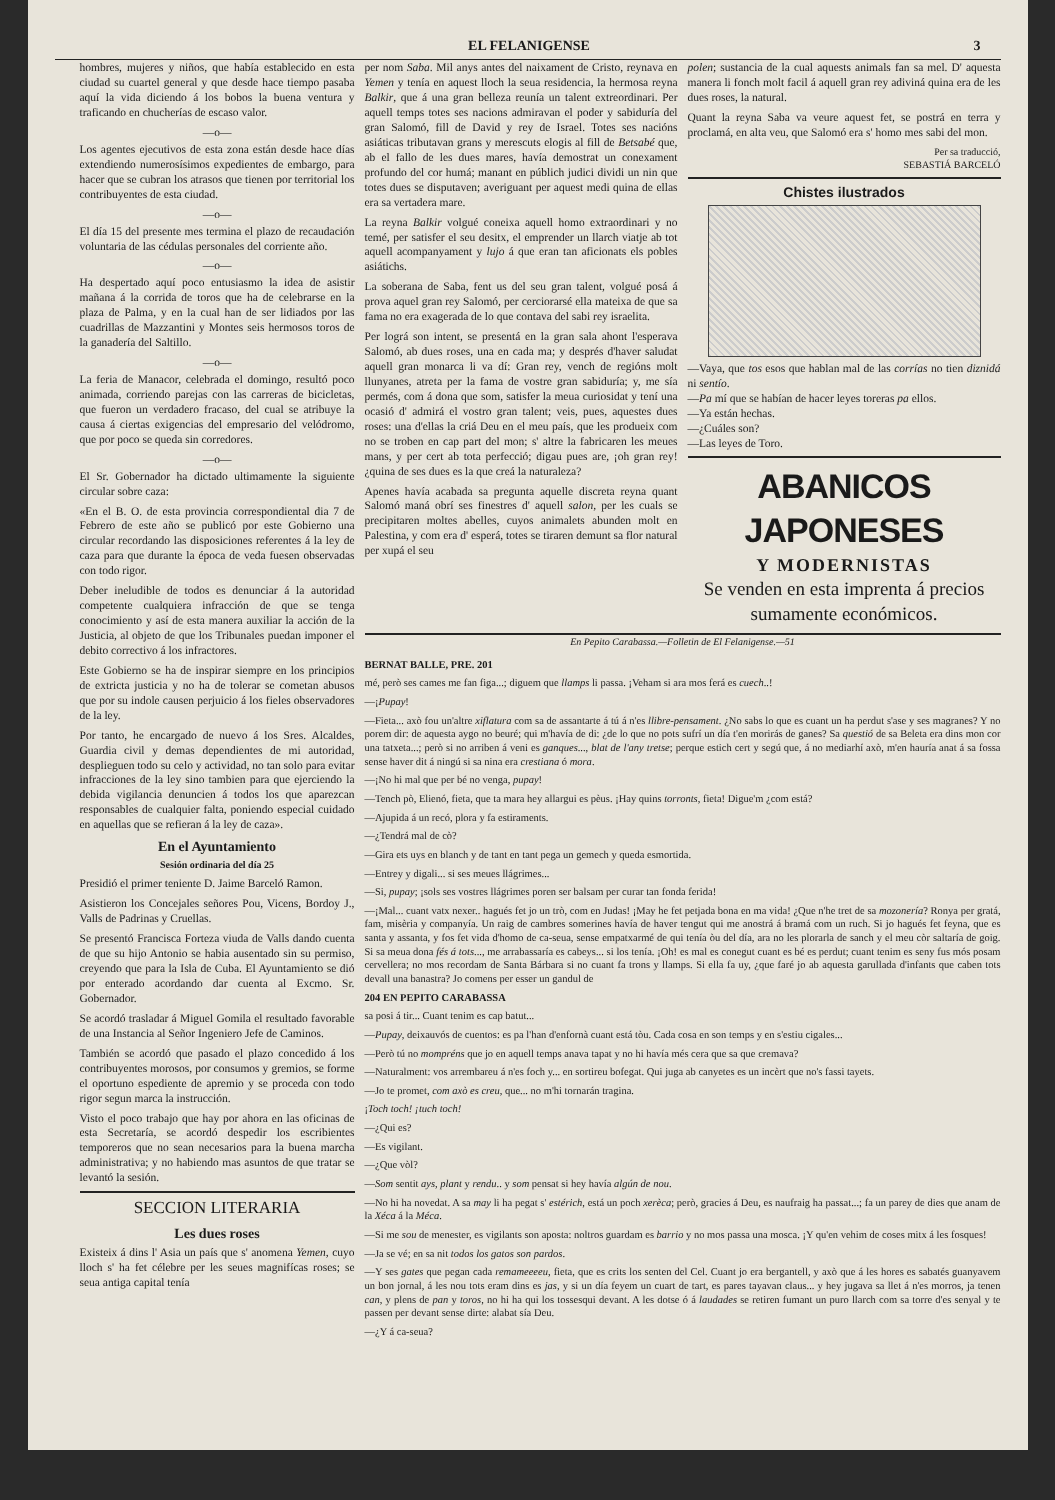EL FELANIGENSE 3
hombres, mujeres y niños, que había establecido en esta ciudad su cuartel general y que desde hace tiempo pasaba aquí la vida diciendo á los bobos la buena ventura y traficando en chucherías de escaso valor.
—o—
Los agentes ejecutivos de esta zona están desde hace días extendiendo numerosísimos expedientes de embargo, para hacer que se cubran los atrasos que tienen por territorial los contribuyentes de esta ciudad.
—o—
El día 15 del presente mes termina el plazo de recaudación voluntaria de las cédulas personales del corriente año.
—o—
Ha despertado aquí poco entusiasmo la idea de asistir mañana á la corrida de toros que ha de celebrarse en la plaza de Palma, y en la cual han de ser lidiados por las cuadrillas de Mazzantini y Montes seis hermosos toros de la ganadería del Saltillo.
—o—
La feria de Manacor, celebrada el domingo, resultó poco animada, corriendo parejas con las carreras de bicicletas, que fueron un verdadero fracaso, del cual se atribuye la causa á ciertas exigencias del empresario del velódromo, que por poco se queda sin corredores.
—o—
El Sr. Gobernador ha dictado ultimamente la siguiente circular sobre caza:
«En el B. O. de esta provincia correspondiental dia 7 de Febrero de este año se publicó por este Gobierno una circular recordando las disposiciones referentes á la ley de caza para que durante la época de veda fuesen observadas con todo rigor.
Deber ineludible de todos es denunciar á la autoridad competente cualquiera infracción de que se tenga conocimiento y así de esta manera auxiliar la acción de la Justicia, al objeto de que los Tribunales puedan imponer el debito correctivo á los infractores.
Este Gobierno se ha de inspirar siempre en los principios de extricta justicia y no ha de tolerar se cometan abusos que por su indole causen perjuicio á los fieles observadores de la ley.
Por tanto, he encargado de nuevo á los Sres. Alcaldes, Guardia civil y demas dependientes de mi autoridad, desplieguen todo su celo y actividad, no tan solo para evitar infracciones de la ley sino tambien para que ejerciendo la debida vigilancia denuncien á todos los que aparezcan responsables de cualquier falta, poniendo especial cuidado en aquellas que se refieran á la ley de caza».
En el Ayuntamiento
Sesión ordinaria del día 25
Presidió el primer teniente D. Jaime Barceló Ramon.
Asistieron los Concejales señores Pou, Vicens, Bordoy J., Valls de Padrinas y Cruellas.
Se presentó Francisca Forteza viuda de Valls dando cuenta de que su hijo Antonio se habia ausentado sin su permiso, creyendo que para la Isla de Cuba. El Ayuntamiento se dió por enterado acordando dar cuenta al Excmo. Sr. Gobernador.
Se acordó trasladar á Miguel Gomila el resultado favorable de una Instancia al Señor Ingeniero Jefe de Caminos.
También se acordó que pasado el plazo concedido á los contribuyentes morosos, por consumos y gremios, se forme el oportuno espediente de apremio y se proceda con todo rigor segun marca la instrucción.
Visto el poco trabajo que hay por ahora en las oficinas de esta Secretaría, se acordó despedir los escribientes temporeros que no sean necesarios para la buena marcha administrativa; y no habiendo mas asuntos de que tratar se levantó la sesión.
SECCION LITERARIA
Les dues roses
Existeix á dins l' Asia un país que s' anomena Yemen, cuyo lloch s' ha fet célebre per les seues magnifícas roses; se seua antiga capital tenía
per nom Saba. Mil anys antes del naixament de Cristo, reynava en Yemen y tenía en aquest lloch la seua residencia, la hermosa reyna Balkir, que á una gran belleza reunía un talent extreordinari. Per aquell temps totes ses nacions admiravan el poder y sabiduría del gran Salomó, fill de David y rey de Israel. Totes ses nacións asiáticas tributavan grans y merescuts elogis al fill de Betsabé que, ab el fallo de les dues mares, havía demostrat un conexament profundo del cor humá; manant en públich judici dividi un nin que totes dues se disputaven; averiguant per aquest medi quina de ellas era sa vertadera mare.
La reyna Balkir volgué coneixa aquell homo extraordinari y no temé, per satisfer el seu desitx, el emprender un llarch viatje ab tot aquell acompanyament y lujo á que eran tan aficionats els pobles asiátichs.
La soberana de Saba, fent us del seu gran talent, volgué posá á prova aquel gran rey Salomó, per cerciorarsé ella mateixa de que sa fama no era exagerada de lo que contava del sabi rey israelita.
Per lográ son intent, se presentá en la gran sala ahont l'esperava Salomó, ab dues roses, una en cada ma; y després d'haver saludat aquell gran monarca li va dí: Gran rey, vench de regións molt llunyanes, atreta per la fama de vostre gran sabiduría; y, me sía permés, com á dona que som, satisfer la meua curiosidat y tení una ocasió d' admirá el vostro gran talent; veis, pues, aquestes dues roses: una d'ellas la criá Deu en el meu país, que les produeix com no se troben en cap part del mon; s' altre la fabricaren les meues mans, y per cert ab tota perfecció; digau pues are, ¡oh gran rey! ¿quina de ses dues es la que creá la naturaleza?
Apenes havía acabada sa pregunta aquelle discreta reyna quant Salomó maná obrí ses finestres d' aquell salon, per les cuals se precipitaren moltes abelles, cuyos animalets abunden molt en Palestina, y com era d' esperá, totes se tiraren demunt sa flor natural per xupá el seu
polen; sustancia de la cual aquests animals fan sa mel. D' aquesta manera li fonch molt facil á aquell gran rey adiviná quina era de les dues roses, la natural.
Quant la reyna Saba va veure aquest fet, se postrá en terra y proclamá, en alta veu, que Salomó era s' homo mes sabi del mon.
Per sa traducció,
SEBASTIÁ BARCELÓ
Chistes ilustrados
—Vaya, que tos esos que hablan mal de las corrías no tien diznidá ni sentío.
—Pa mí que se habían de hacer leyes toreras pa ellos.
—Ya están hechas.
—¿Cuáles son?
—Las leyes de Toro.
ABANICOS JAPONESES
Y MODERNISTAS
Se venden en esta imprenta á precios sumamente económicos.
En Pepito Carabassa.—Folletin de El Felanigense.—51
BERNAT BALLE, PRE. 201
mé, però ses cames me fan figa...; diguem que llamps li passa. ¡Veham si ara mos ferá es cuech..!
—¡Pupay!
—Fieta... axò fou un'altre xiflatura com sa de assantarte á tú á n'es llibre-pensament. ¿No sabs lo que es cuant un ha perdut s'ase y ses magranes? Y no porem dir: de aquesta aygo no beuré; qui m'havía de di: ¿de lo que no pots sufrí un día t'en morirás de ganes? Sa questió de sa Beleta era dins mon cor una tatxeta...; però si no arriben á veni es ganques..., blat de l'any tretse; perque estich cert y segú que, á no mediarhí axò, m'en hauría anat á sa fossa sense haver dit á ningú si sa nina era crestiana ó mora.
—¡No hi mal que per bé no venga, pupay!
—Tench pò, Elienó, fieta, que ta mara hey allargui es pèus. ¡Hay quins torronts, fieta! Digue'm ¿com está?
—Ajupida á un recó, plora y fa estiraments.
—¿Tendrá mal de cò?
—Gira ets uys en blanch y de tant en tant pega un gemech y queda esmortida.
—Entrey y digali... si ses meues llágrimes...
—Si, pupay; ¡sols ses vostres llágrimes poren ser balsam per curar tan fonda ferida!
—¡Mal... cuant vatx nexer.. hagués fet jo un trò, com en Judas! ¡May he fet petjada bona en ma vida! ¿Que n'he tret de sa mozonería? Ronya per gratá, fam, misèria y companyía. Un raig de cambres somerines havía de haver tengut qui me anostrá á bramá com un ruch. Si jo hagués fet feyna, que es santa y assanta, y fos fet vida d'homo de ca-seua, sense empatxarmé de qui tenía òu del día, ara no les plorarla de sanch y el meu còr saltaría de goig. Si sa meua dona fés á tots..., me arrabassaría es cabeys... si los tenía. ¡Oh! es mal es conegut cuant es bé es perdut; cuant tenim es seny fus mós posam cervellera; no mos recordam de Santa Bárbara si no cuant fa trons y llamps. Si ella fa uy, ¿que faré jo ab aquesta garullada d'infants que caben tots devall una banastra? Jo comens per esser un gandul de
204 EN PEPITO CARABASSA
sa posi á tir... Cuant tenim es cap batut...
—Pupay, deixauvós de cuentos: es pa l'han d'enfornà cuant está tòu. Cada cosa en son temps y en s'estiu cigales...
—Però tú no mompréns que jo en aquell temps anava tapat y no hi havía més cera que sa que cremava?
—Naturalment: vos arrembareu á n'es foch y... en sortireu bofegat. Qui juga ab canyetes es un incèrt que no's fassi tayets.
—Jo te promet, com axò es creu, que... no m'hi tornarán tragina.
¡Toch toch! ¡tuch toch!
—¿Qui es?
—Es vigilant.
—¿Que vòl?
—Som sentit ays, plant y rendu.. y som pensat si hey havía algún de nou.
—No hi ha novedat. A sa may li ha pegat s' estérich, está un poch xerèca; però, gracies á Deu, es naufraig ha passat...; fa un parey de dies que anam de la Xéca á la Méca.
—Si me sou de menester, es vigilants son aposta: noltros guardam es barrio y no mos passa una mosca. ¡Y qu'en vehim de coses mitx á les fosques!
—Ja se vé; en sa nit todos los gatos son pardos.
—Y ses gates que pegan cada remameeeeu, fieta, que es crits los senten del Cel. Cuant jo era bergantell, y axò que á les hores es sabatés guanyavem un bon jornal, á les nou tots eram dins es jas, y si un día feyem un cuart de tart, es pares tayavan claus... y hey jugava sa llet á n'es morros, ja tenen can, y plens de pan y toros, no hi ha qui los tossesqui devant. A les dotse ó á laudades se retiren fumant un puro llarch com sa torre d'es senyal y te passen per devant sense dirte: alabat sía Deu.
—¿Y á ca-seua?